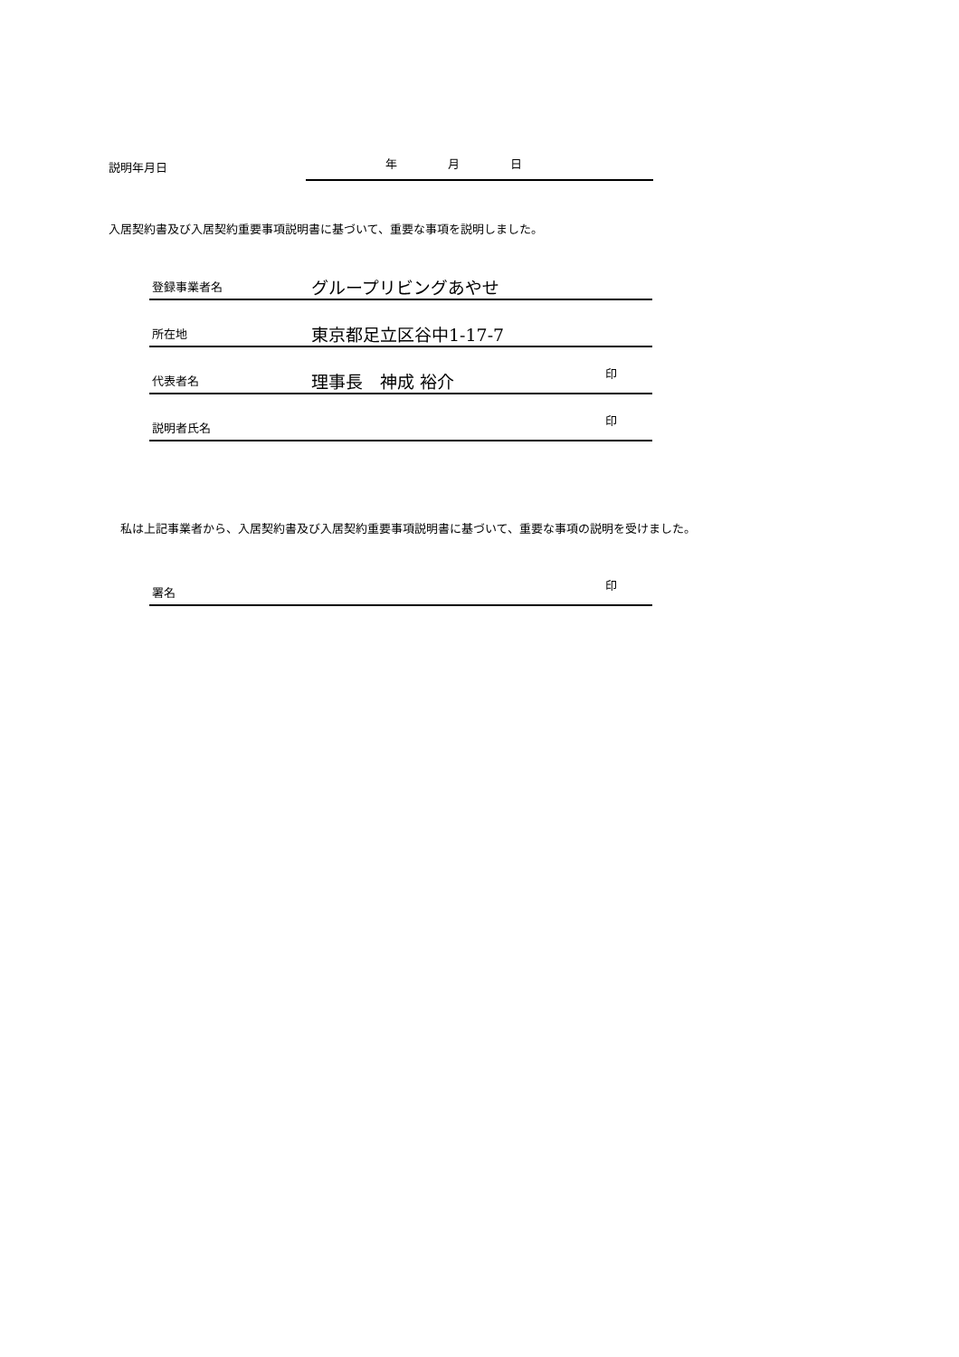説明年月日 年月 日
入居契約書及び入居契約重要事項説明書に基づいて、重要な事項を説明しました。
登録事業者名 グループリビングあやせ
所在地 東京都足立区谷中1-17-7
代表者名 理事長　神成 裕介 印
説明者氏名 印
　私は上記事業者から、入居契約書及び入居契約重要事項説明書に基づいて、重要な事項の説明を受けました。
署名 印